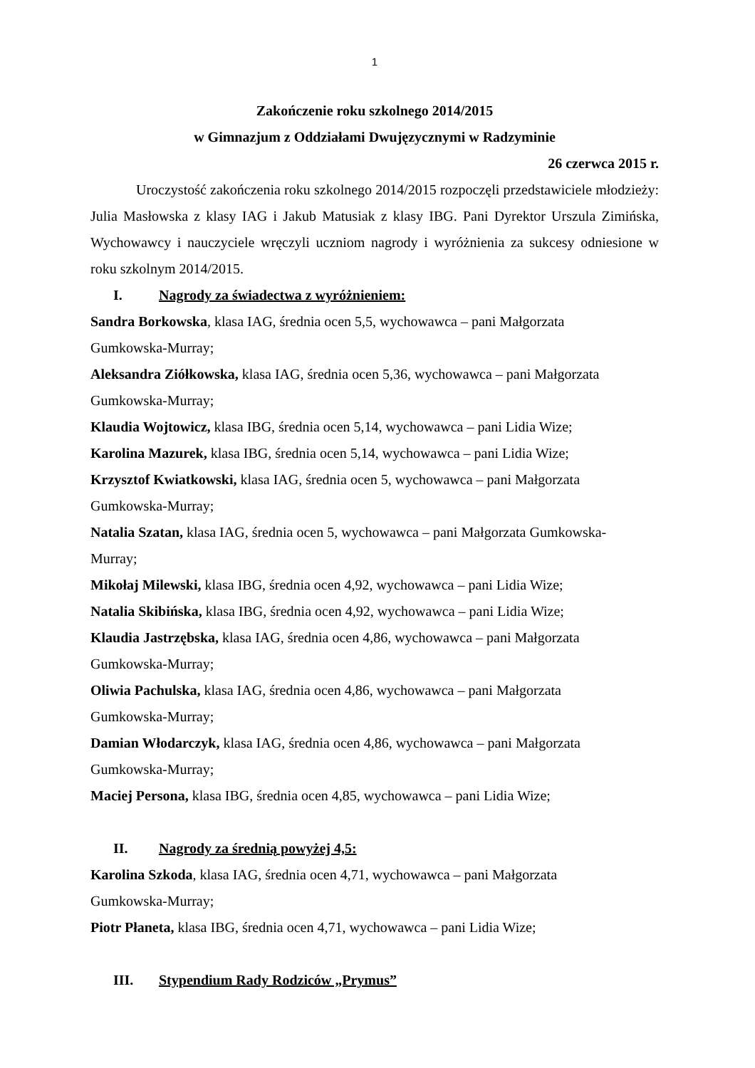1
Zakończenie roku szkolnego 2014/2015
w Gimnazjum z Oddziałami Dwujęzycznymi w Radzyminie
26 czerwca 2015 r.
Uroczystość zakończenia roku szkolnego 2014/2015 rozpoczęli przedstawiciele młodzieży: Julia Masłowska z klasy IAG i Jakub Matusiak z klasy IBG. Pani Dyrektor Urszula Zimińska, Wychowawcy i nauczyciele wręczyli uczniom nagrody i wyróżnienia za sukcesy odniesione w roku szkolnym 2014/2015.
I. Nagrody za świadectwa z wyróżnieniem:
Sandra Borkowska, klasa IAG, średnia ocen 5,5, wychowawca – pani Małgorzata
Gumkowska-Murray;
Aleksandra Ziółkowska, klasa IAG, średnia ocen 5,36, wychowawca – pani Małgorzata
Gumkowska-Murray;
Klaudia Wojtowicz, klasa IBG, średnia ocen 5,14, wychowawca – pani Lidia Wize;
Karolina Mazurek, klasa IBG, średnia ocen 5,14, wychowawca – pani Lidia Wize;
Krzysztof Kwiatkowski, klasa IAG, średnia ocen 5, wychowawca – pani Małgorzata
Gumkowska-Murray;
Natalia Szatan, klasa IAG, średnia ocen 5, wychowawca – pani Małgorzata Gumkowska-
Murray;
Mikołaj Milewski, klasa IBG, średnia ocen 4,92, wychowawca – pani Lidia Wize;
Natalia Skibińska, klasa IBG, średnia ocen 4,92, wychowawca – pani Lidia Wize;
Klaudia Jastrzębska, klasa IAG, średnia ocen 4,86, wychowawca – pani Małgorzata
Gumkowska-Murray;
Oliwia Pachulska, klasa IAG, średnia ocen 4,86, wychowawca – pani Małgorzata
Gumkowska-Murray;
Damian Włodarczyk, klasa IAG, średnia ocen 4,86, wychowawca – pani Małgorzata
Gumkowska-Murray;
Maciej Persona, klasa IBG, średnia ocen 4,85, wychowawca – pani Lidia Wize;
II. Nagrody za średnią powyżej 4,5:
Karolina Szkoda, klasa IAG, średnia ocen 4,71, wychowawca – pani Małgorzata
Gumkowska-Murray;
Piotr Płaneta, klasa IBG, średnia ocen 4,71, wychowawca – pani Lidia Wize;
III. Stypendium Rady Rodziców „Prymus”